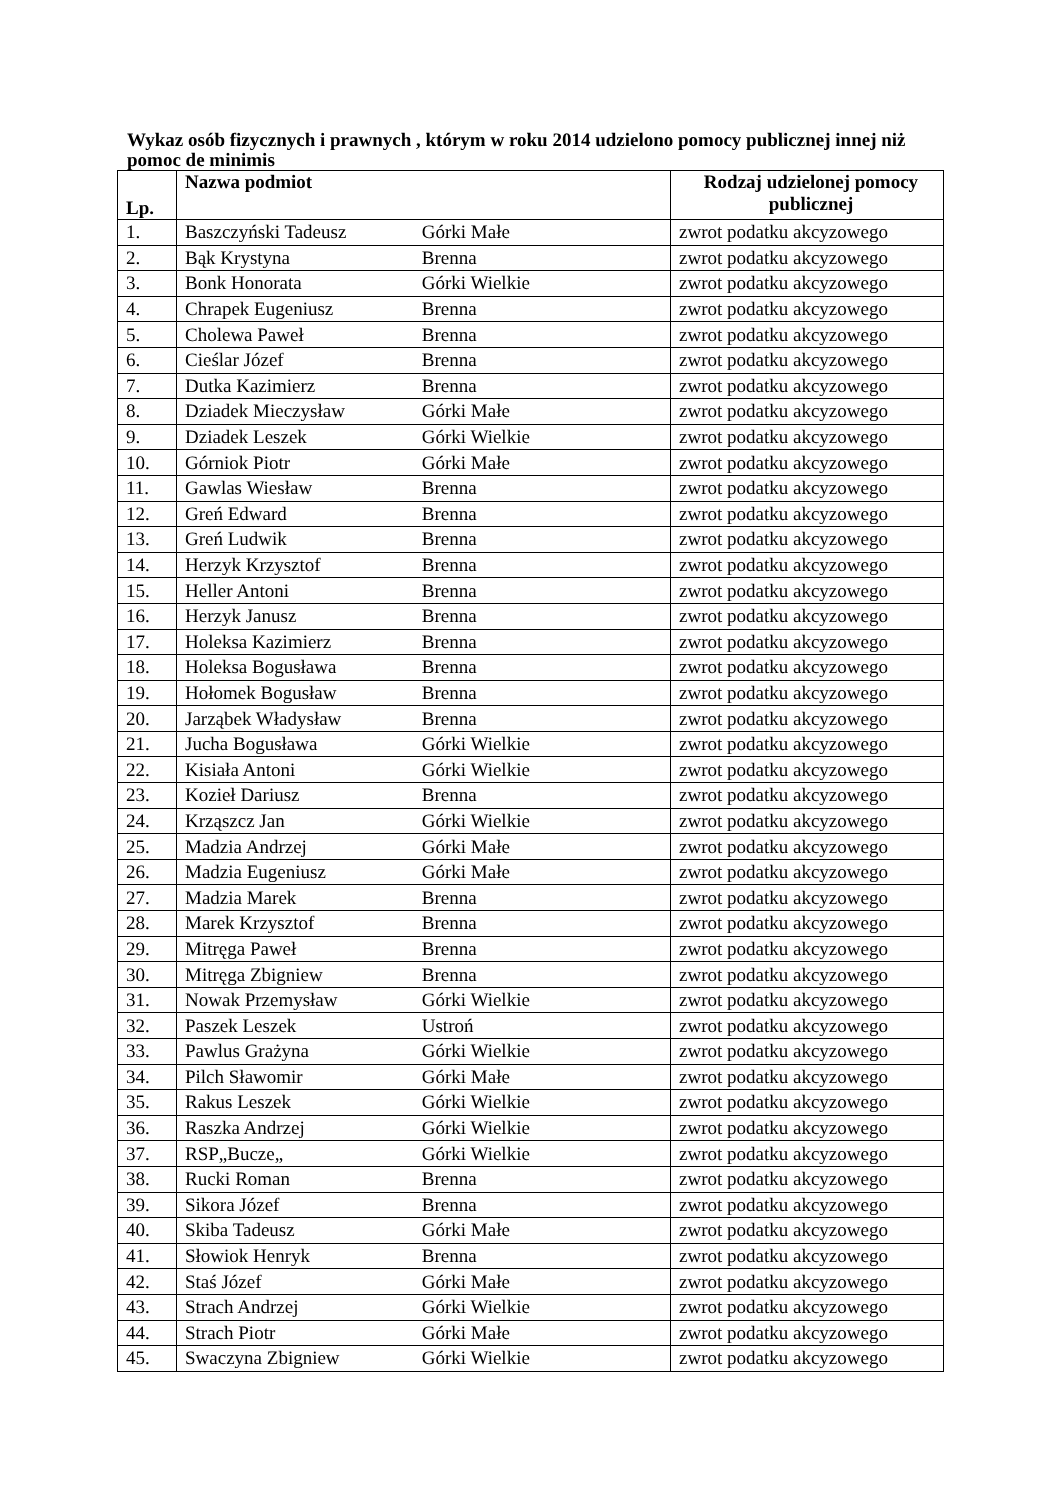Wykaz osób fizycznych i prawnych , którym w roku 2014 udzielono pomocy publicznej innej niż pomoc de minimis
| Lp. | Nazwa podmiot | Rodzaj udzielonej pomocy publicznej |
| --- | --- | --- |
| 1. | Baszczyński Tadeusz Górki Małe | zwrot podatku akcyzowego |
| 2. | Bąk Krystyna Brenna | zwrot podatku akcyzowego |
| 3. | Bonk Honorata Górki Wielkie | zwrot podatku akcyzowego |
| 4. | Chrapek Eugeniusz Brenna | zwrot podatku akcyzowego |
| 5. | Cholewa Paweł Brenna | zwrot podatku akcyzowego |
| 6. | Cieślar Józef Brenna | zwrot podatku akcyzowego |
| 7. | Dutka Kazimierz Brenna | zwrot podatku akcyzowego |
| 8. | Dziadek Mieczysław Górki Małe | zwrot podatku akcyzowego |
| 9. | Dziadek Leszek Górki Wielkie | zwrot podatku akcyzowego |
| 10. | Górniok Piotr Górki Małe | zwrot podatku akcyzowego |
| 11. | Gawlas Wiesław Brenna | zwrot podatku akcyzowego |
| 12. | Greń Edward Brenna | zwrot podatku akcyzowego |
| 13. | Greń Ludwik Brenna | zwrot podatku akcyzowego |
| 14. | Herzyk Krzysztof Brenna | zwrot podatku akcyzowego |
| 15. | Heller Antoni Brenna | zwrot podatku akcyzowego |
| 16. | Herzyk Janusz Brenna | zwrot podatku akcyzowego |
| 17. | Holeksa Kazimierz Brenna | zwrot podatku akcyzowego |
| 18. | Holeksa Bogusława Brenna | zwrot podatku akcyzowego |
| 19. | Hołomek Bogusław Brenna | zwrot podatku akcyzowego |
| 20. | Jarząbek Władysław Brenna | zwrot podatku akcyzowego |
| 21. | Jucha Bogusława Górki Wielkie | zwrot podatku akcyzowego |
| 22. | Kisiała Antoni Górki Wielkie | zwrot podatku akcyzowego |
| 23. | Kozieł Dariusz Brenna | zwrot podatku akcyzowego |
| 24. | Krząszcz Jan Górki Wielkie | zwrot podatku akcyzowego |
| 25. | Madzia Andrzej Górki Małe | zwrot podatku akcyzowego |
| 26. | Madzia Eugeniusz Górki Małe | zwrot podatku akcyzowego |
| 27. | Madzia Marek Brenna | zwrot podatku akcyzowego |
| 28. | Marek Krzysztof Brenna | zwrot podatku akcyzowego |
| 29. | Mitręga Paweł Brenna | zwrot podatku akcyzowego |
| 30. | Mitręga Zbigniew Brenna | zwrot podatku akcyzowego |
| 31. | Nowak Przemysław Górki Wielkie | zwrot podatku akcyzowego |
| 32. | Paszek Leszek Ustroń | zwrot podatku akcyzowego |
| 33. | Pawlus Grażyna Górki Wielkie | zwrot podatku akcyzowego |
| 34. | Pilch Sławomir Górki Małe | zwrot podatku akcyzowego |
| 35. | Rakus Leszek Górki Wielkie | zwrot podatku akcyzowego |
| 36. | Raszka Andrzej Górki Wielkie | zwrot podatku akcyzowego |
| 37. | RSP„Bucze„ Górki Wielkie | zwrot podatku akcyzowego |
| 38. | Rucki Roman Brenna | zwrot podatku akcyzowego |
| 39. | Sikora Józef Brenna | zwrot podatku akcyzowego |
| 40. | Skiba Tadeusz Górki Małe | zwrot podatku akcyzowego |
| 41. | Słowiok Henryk Brenna | zwrot podatku akcyzowego |
| 42. | Staś Józef Górki Małe | zwrot podatku akcyzowego |
| 43. | Strach Andrzej Górki Wielkie | zwrot podatku akcyzowego |
| 44. | Strach Piotr Górki Małe | zwrot podatku akcyzowego |
| 45. | Swaczyna Zbigniew Górki Wielkie | zwrot podatku akcyzowego |